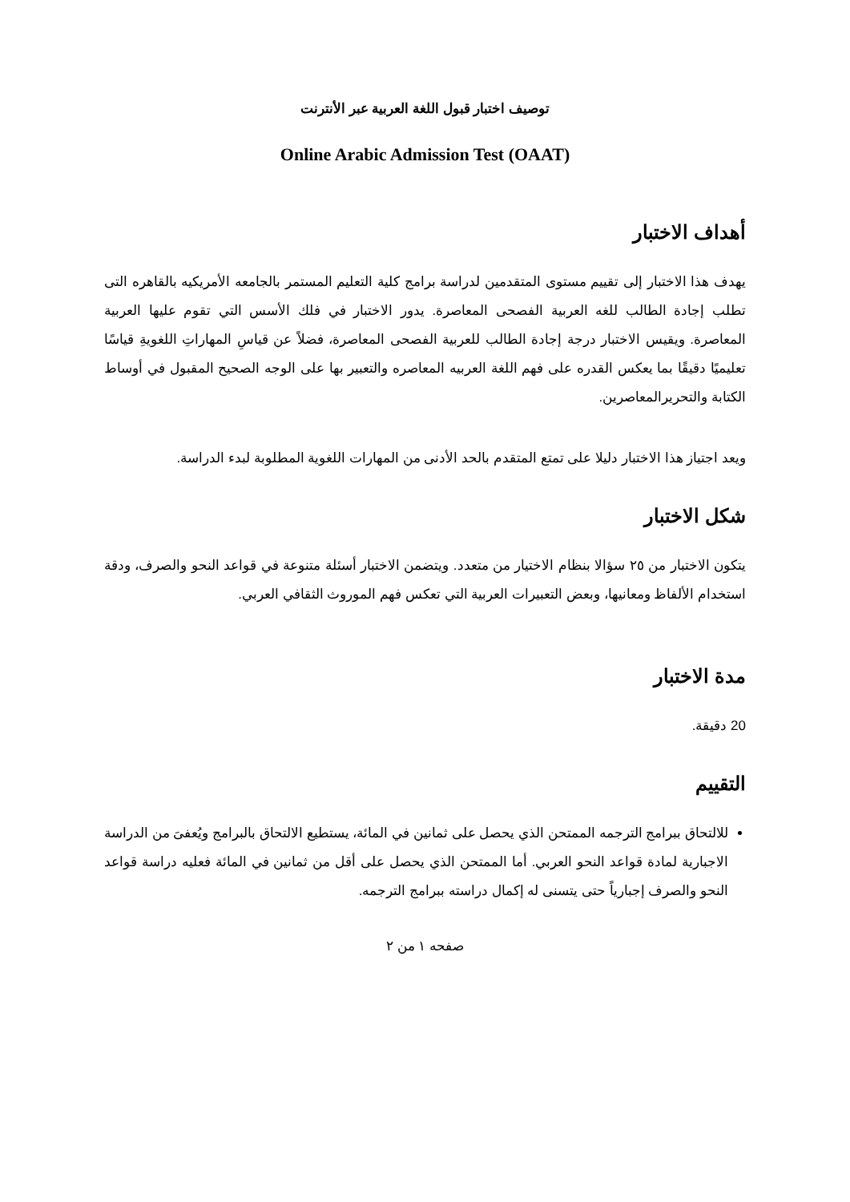توصيف اختبار قبول اللغة العربية عبر الأنترنت
Online Arabic Admission Test (OAAT)
أهداف الاختبار
يهدف هذا الاختبار إلى تقييم مستوى المتقدمين لدراسة برامج كلية التعليم المستمر بالجامعه الأمريكيه بالقاهره التى تطلب إجادة الطالب للغه العربية الفصحى المعاصرة. يدور الاختبار في فلك الأسس التي تقوم عليها العربية المعاصرة. ويقيس الاختبار درجة إجادة الطالب للعربية الفصحى المعاصرة، فضلاً عن قياسِ المهاراتِ اللغويةِ قياسًا تعليميًا دقيقًا بما يعكس القدره على فهم اللغة العربيه المعاصره والتعبير بها على الوجه الصحيح المقبول في أوساط الكتابة والتحريرالمعاصرين.
ويعد اجتياز هذا الاختبار دليلا على تمتع المتقدم بالحد الأدنى من المهارات اللغوية المطلوبة لبدء الدراسة.
شكل الاختبار
يتكون الاختبار من ٢٥ سؤالا بنظام الاختيار من متعدد. ويتضمن الاختبار أسئلة متنوعة في قواعد النحو والصرف، ودقة استخدام الألفاظ ومعانيها، وبعض التعبيرات العربية التي تعكس فهم الموروث الثقافي العربي.
مدة الاختبار
20 دقيقة.
التقييم
للالتحاق ببرامج الترجمه الممتحن الذي يحصل على ثمانين في المائة، يستطيع الالتحاق بالبرامج ويُعفىَ من الدراسة الاجبارية لمادة قواعد النحو العربي. أما الممتحن الذي يحصل على أقل من ثمانين في المائة فعليه دراسة قواعد النحو والصرف إجبارياً حتى يتسنى له إكمال دراسته ببرامج الترجمه.
صفحه ١ من ٢